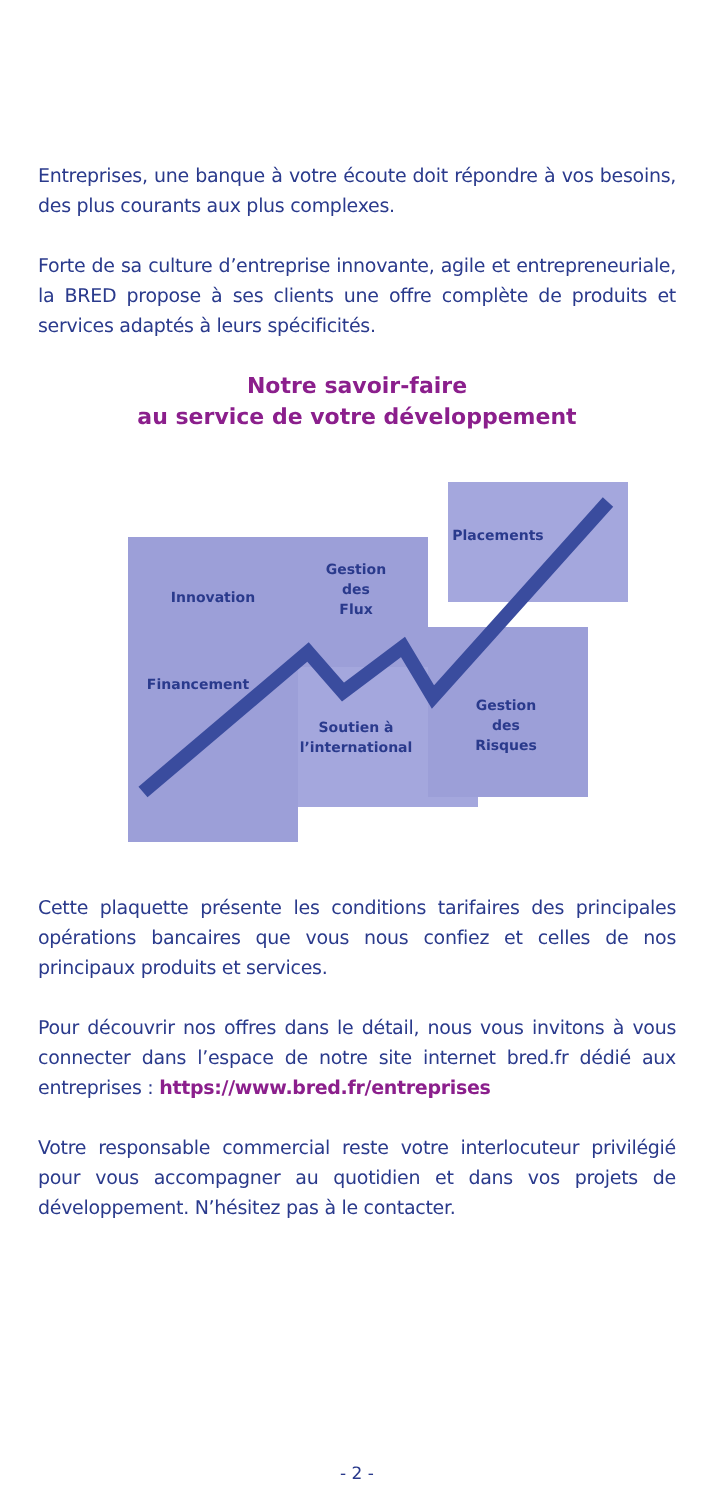Entreprises, une banque à votre écoute doit répondre à vos besoins, des plus courants aux plus complexes.
Forte de sa culture d’entreprise innovante, agile et entrepreneuriale, la BRED propose à ses clients une offre complète de produits et services adaptés à leurs spécificités.
Notre savoir-faire
au service de votre développement
Innovation
Gestion
des
Flux
Placements
Financement
Soutien à
l’international
Gestion
des
Risques
Cette plaquette présente les conditions tarifaires des principales opérations bancaires que vous nous confiez et celles de nos principaux produits et services.
Pour découvrir nos offres dans le détail, nous vous invitons à vous connecter dans l’espace de notre site internet bred.fr dédié aux entreprises : https://www.bred.fr/entreprises
Votre responsable commercial reste votre interlocuteur privilégié pour vous accompagner au quotidien et dans vos projets de développement. N’hésitez pas à le contacter.
- 2 -